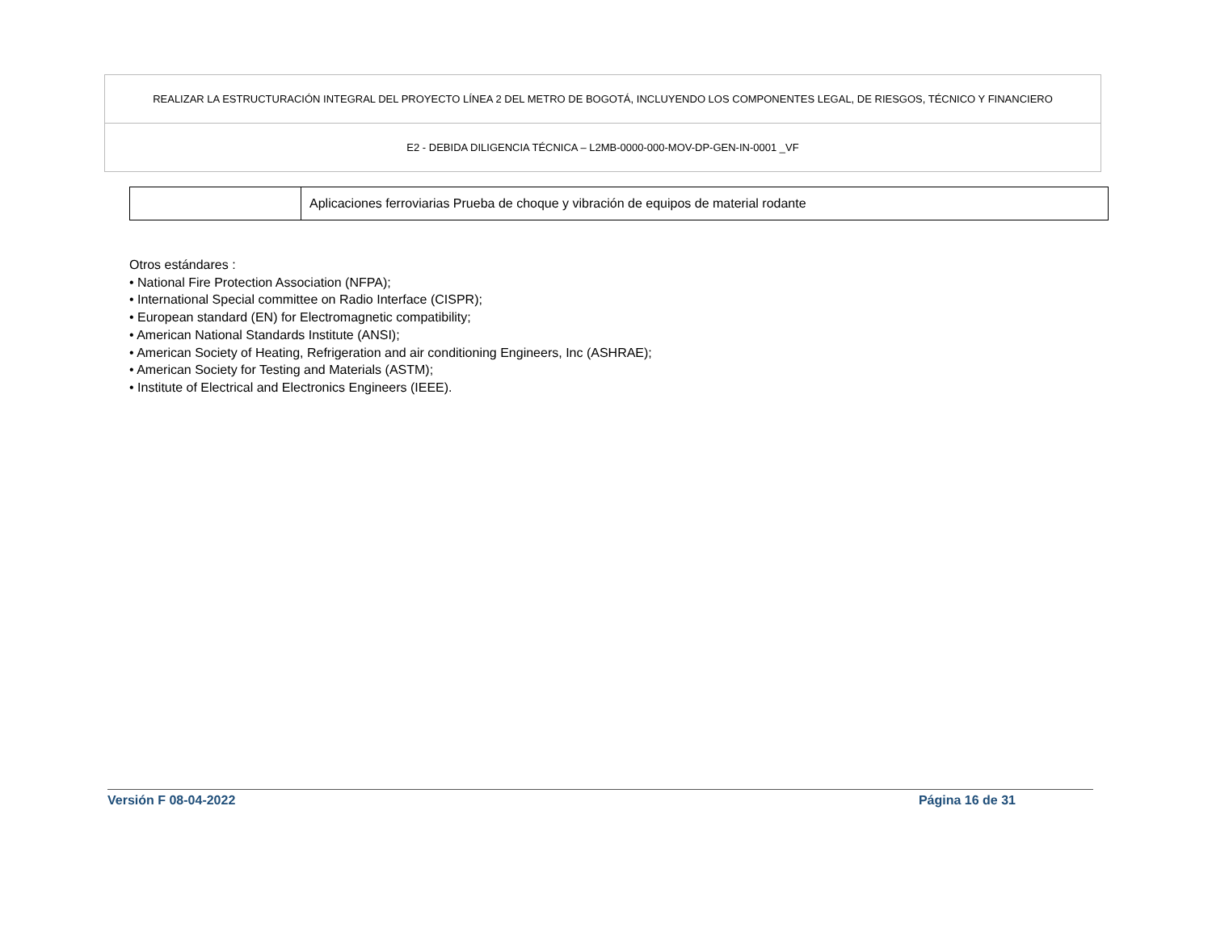REALIZAR LA ESTRUCTURACIÓN INTEGRAL DEL PROYECTO LÍNEA 2 DEL METRO DE BOGOTÁ, INCLUYENDO LOS COMPONENTES LEGAL, DE RIESGOS, TÉCNICO Y FINANCIERO
E2 - DEBIDA DILIGENCIA TÉCNICA – L2MB-0000-000-MOV-DP-GEN-IN-0001 _VF
| | Aplicaciones ferroviarias Prueba de choque y vibración de equipos de material rodante |
Otros estándares :
• National Fire Protection Association (NFPA);
• International Special committee on Radio Interface (CISPR);
• European standard (EN) for Electromagnetic compatibility;
• American National Standards Institute (ANSI);
• American Society of Heating, Refrigeration and air conditioning Engineers, Inc (ASHRAE);
• American Society for Testing and Materials (ASTM);
• Institute of Electrical and Electronics Engineers (IEEE).
Versión F 08-04-2022 Página 16 de 31